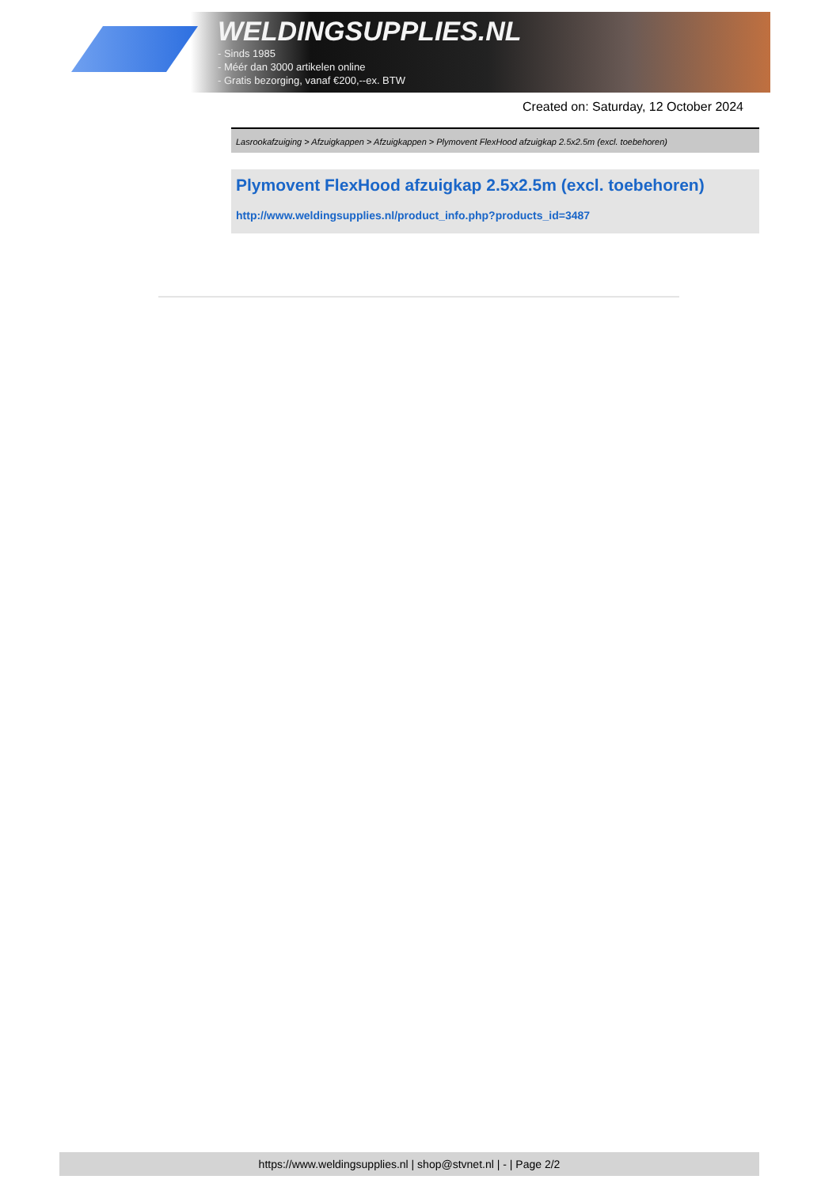WELDINGSUPPLIES.NL
- Sinds 1985
- Méér dan 3000 artikelen online
- Gratis bezorging, vanaf €200,--ex. BTW
Created on: Saturday, 12 October 2024
Lasrookafzuiging > Afzuigkappen > Afzuigkappen > Plymovent FlexHood afzuigkap 2.5x2.5m (excl. toebehoren)
Plymovent FlexHood afzuigkap 2.5x2.5m (excl. toebehoren)
http://www.weldingsupplies.nl/product_info.php?products_id=3487
https://www.weldingsupplies.nl | shop@stvnet.nl | - | Page 2/2